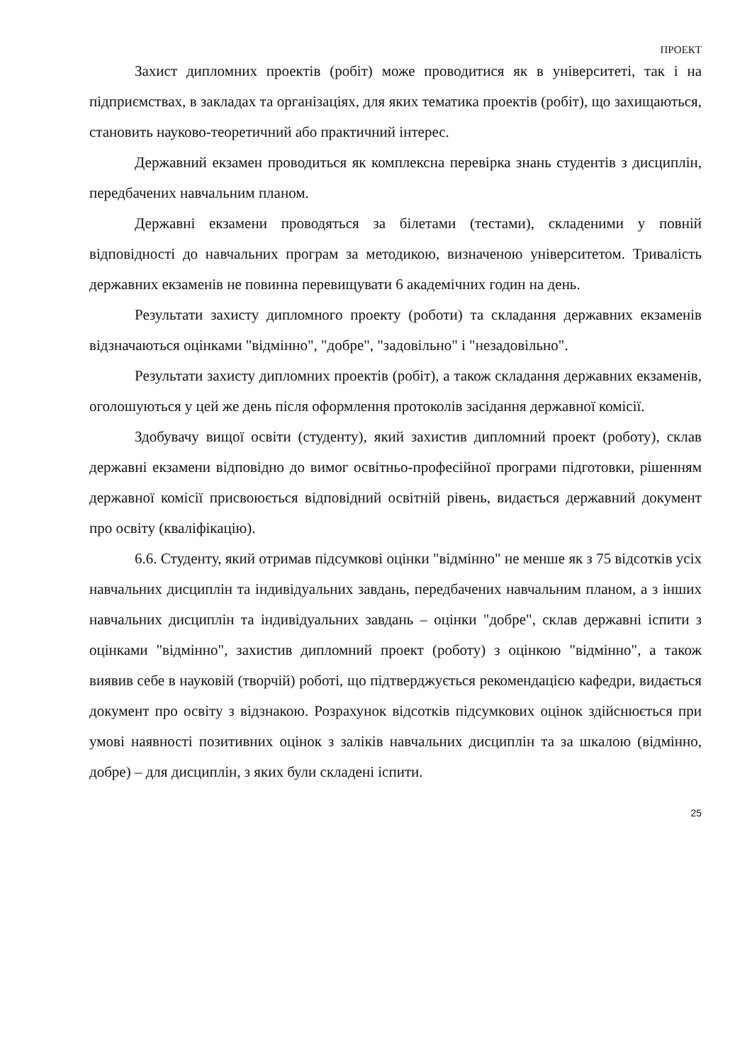ПРОЕКТ
Захист дипломних проектів (робіт) може проводитися як в університеті, так і на підприємствах, в закладах та організаціях, для яких тематика проектів (робіт), що захищаються, становить науково-теоретичний або практичний інтерес.
Державний екзамен проводиться як комплексна перевірка знань студентів з дисциплін, передбачених навчальним планом.
Державні екзамени проводяться за білетами (тестами), складеними у повній відповідності до навчальних програм за методикою, визначеною університетом. Тривалість державних екзаменів не повинна перевищувати 6 академічних годин на день.
Результати захисту дипломного проекту (роботи) та складання державних екзаменів відзначаються оцінками "відмінно", "добре", "задовільно" і "незадовільно".
Результати захисту дипломних проектів (робіт), а також складання державних екзаменів, оголошуються у цей же день після оформлення протоколів засідання державної комісії.
Здобувачу вищої освіти (студенту), який захистив дипломний проект (роботу), склав державні екзамени відповідно до вимог освітньо-професійної програми підготовки, рішенням державної комісії присвоюється відповідний освітній рівень, видається державний документ про освіту (кваліфікацію).
6.6. Студенту, який отримав підсумкові оцінки "відмінно" не менше як з 75 відсотків усіх навчальних дисциплін та індивідуальних завдань, передбачених навчальним планом, а з інших навчальних дисциплін та індивідуальних завдань – оцінки "добре", склав державні іспити з оцінками "відмінно", захистив дипломний проект (роботу) з оцінкою "відмінно", а також виявив себе в науковій (творчій) роботі, що підтверджується рекомендацією кафедри, видається документ про освіту з відзнакою. Розрахунок відсотків підсумкових оцінок здійснюється при умові наявності позитивних оцінок з заліків навчальних дисциплін та за шкалою (відмінно, добре) – для дисциплін, з яких були складені іспити.
25